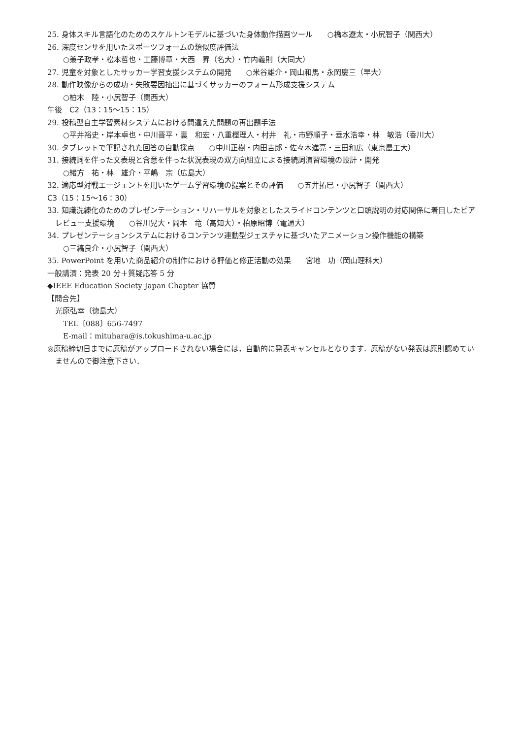25. 身体スキル言語化のためのスケルトンモデルに基づいた身体動作描画ツール　　○橋本遼太・小尻智子（関西大）
26. 深度センサを用いたスポーツフォームの類似度評価法
○兼子政孝・松本哲也・工藤博章・大西　昇（名大）・竹内義則（大同大）
27. 児童を対象としたサッカー学習支援システムの開発　　○米谷雄介・岡山和馬・永岡慶三（早大）
28. 動作映像からの成功・失敗要因抽出に基づくサッカーのフォーム形成支援システム
○柏木　陸・小尻智子（関西大）
午後　C2（13：15～15：15）
29. 投稿型自主学習素材システムにおける間違えた問題の再出題手法
○平井裕史・岸本卓也・中川晋平・裏　和宏・八重樫理人・村井　礼・市野順子・垂水浩幸・林　敏浩（香川大）
30. タブレットで筆記された回答の自動採点　　○中川正樹・内田吉郎・佐々木進亮・三田和広（東京農工大）
31. 接続詞を伴った文表現と含意を伴った状況表現の双方向組立による接続詞演習環境の設計・開発
○緒方　祐・林　雄介・平嶋　宗（広島大）
32. 適応型対戦エージェントを用いたゲーム学習環境の提案とその評価　　○五井拓巳・小尻智子（関西大）
C3（15：15～16：30）
33. 知識洗練化のためのプレゼンテーション・リハーサルを対象としたスライドコンテンツと口頭説明の対応関係に着目したピアレビュー支援環境　　○谷川晃大・岡本　竜（高知大）・柏原昭博（電通大）
34. プレゼンテーションシステムにおけるコンテンツ連動型ジェスチャに基づいたアニメーション操作機能の構築
○三縞良介・小尻智子（関西大）
35. PowerPoint を用いた商品紹介の制作における評価と修正活動の効果　　宮地　功（岡山理科大）
一般講演：発表 20 分＋質疑応答 5 分
◆IEEE Education Society Japan Chapter 協賛
【問合先】
光原弘幸（徳島大）
TEL〔088〕656-7497
E-mail：mituhara@is.tokushima-u.ac.jp
◎原稿締切日までに原稿がアップロードされない場合には，自動的に発表キャンセルとなります．原稿がない発表は原則認めていませんので御注意下さい．